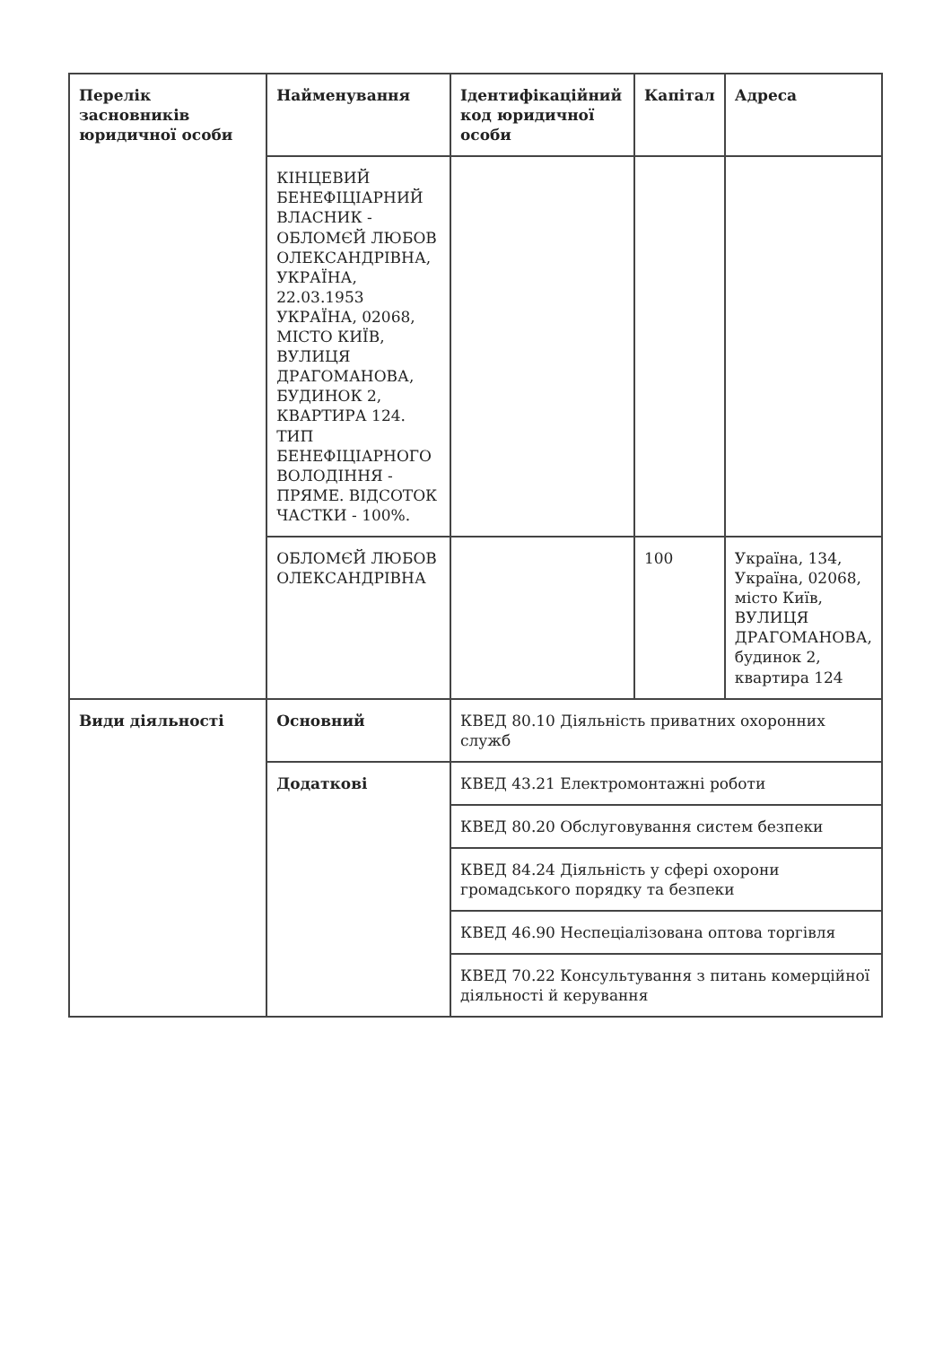| Перелік засновників юридичної особи | Найменування | Ідентифікаційний код юридичної особи | Капітал | Адреса |
| --- | --- | --- | --- | --- |
| | КІНЦЕВИЙ БЕНЕФІЦІАРНИЙ ВЛАСНИК - ОБЛОМЄЙ ЛЮБОВ ОЛЕКСАНДРІВНА, УКРАЇНА, 22.03.1953 УКРАЇНА, 02068, МІСТО КИЇВ, ВУЛИЦЯ ДРАГОМАНОВА, БУДИНОК 2, КВАРТИРА 124. ТИП БЕНЕФІЦІАРНОГО ВОЛОДІННЯ - ПРЯМЕ. ВІДСОТОК ЧАСТКИ - 100%. | | | |
| | ОБЛОМЄЙ ЛЮБОВ ОЛЕКСАНДРІВНА | | 100 | Україна, 134, Україна, 02068, місто Київ, ВУЛИЦЯ ДРАГОМАНОВА, будинок 2, квартира 124 |
| Види діяльності | Основний | КВЕД 80.10 Діяльність приватних охоронних служб | | |
| | Додаткові | КВЕД 43.21 Електромонтажні роботи | | |
| | | КВЕД 80.20 Обслуговування систем безпеки | | |
| | | КВЕД 84.24 Діяльність у сфері охорони громадського порядку та безпеки | | |
| | | КВЕД 46.90 Неспеціалізована оптова торгівля | | |
| | | КВЕД 70.22 Консультування з питань комерційної діяльності й керування | | |